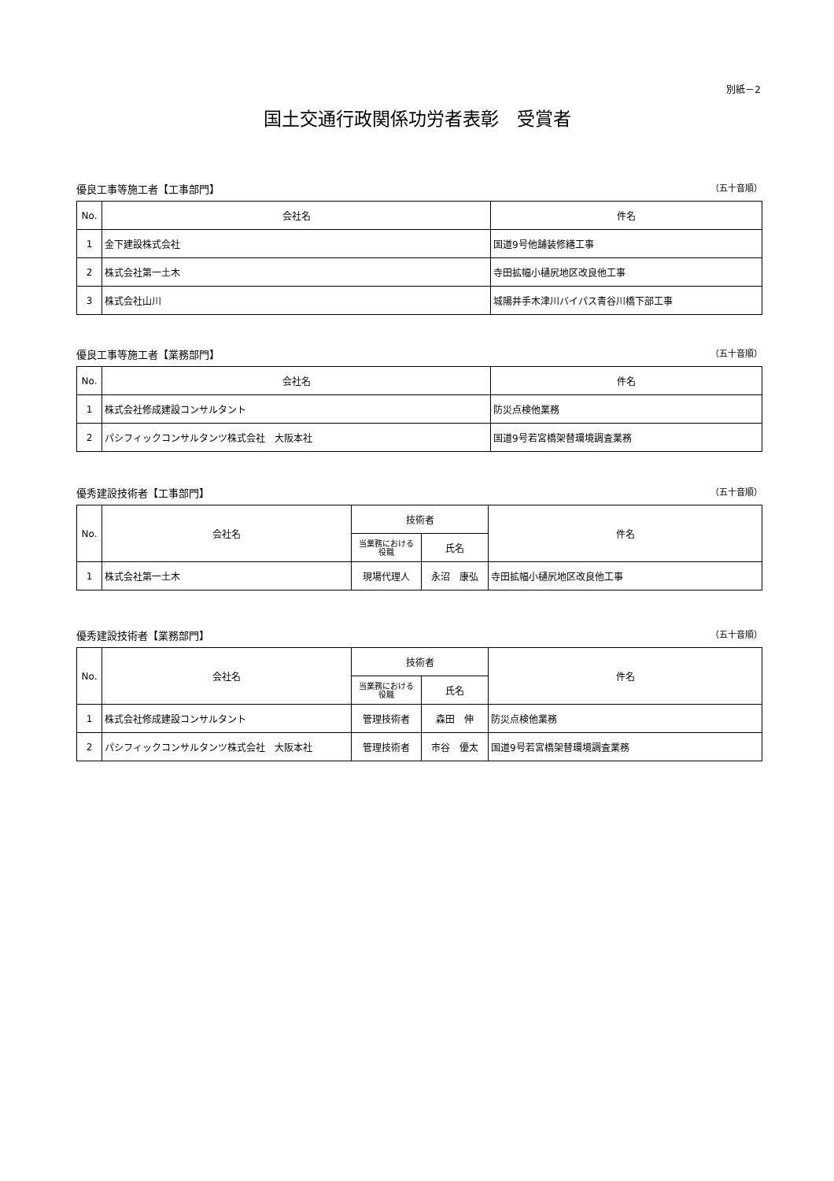別紙－2
国土交通行政関係功労者表彰　受賞者
優良工事等施工者【工事部門】 （五十音順）
| No. | 会社名 | 件名 |
| --- | --- | --- |
| 1 | 金下建設株式会社 | 国道9号他舗装修繕工事 |
| 2 | 株式会社第一土木 | 寺田拡幅小樋尻地区改良他工事 |
| 3 | 株式会社山川 | 城陽井手木津川バイパス青谷川橋下部工事 |
優良工事等施工者【業務部門】 （五十音順）
| No. | 会社名 | 件名 |
| --- | --- | --- |
| 1 | 株式会社修成建設コンサルタント | 防災点検他業務 |
| 2 | パシフィックコンサルタンツ株式会社 大阪本社 | 国道9号若宮橋架替環境調査業務 |
優秀建設技術者【工事部門】 （五十音順）
| No. | 会社名 | 技術者 | | 件名 |
| --- | --- | --- | --- | --- |
| | | 当業務における 役職 | 氏名 | |
| 1 | 株式会社第一土木 | 現場代理人 | 永沼 康弘 | 寺田拡幅小樋尻地区改良他工事 |
優秀建設技術者【業務部門】 （五十音順）
| No. | 会社名 | 技術者 | | 件名 |
| --- | --- | --- | --- | --- |
| | | 当業務における 役職 | 氏名 | |
| 1 | 株式会社修成建設コンサルタント | 管理技術者 | 森田 伸 | 防災点検他業務 |
| 2 | パシフィックコンサルタンツ株式会社 大阪本社 | 管理技術者 | 市谷 優太 | 国道9号若宮橋架替環境調査業務 |